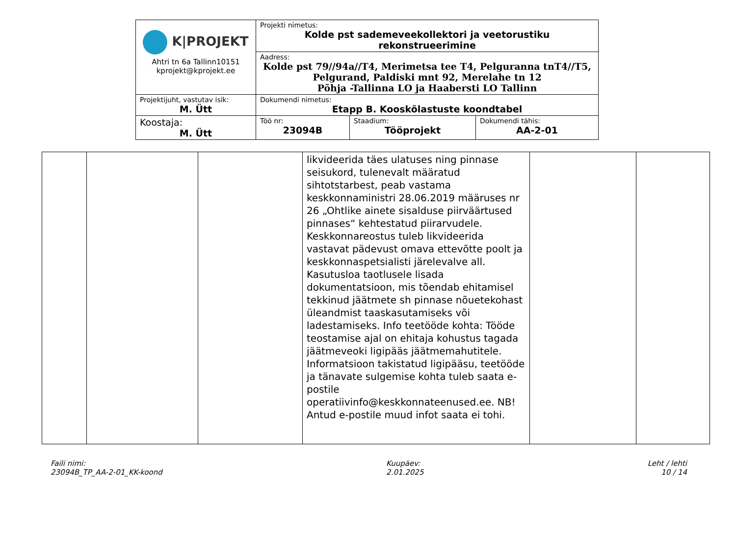| K/PROJEKT Ahtri tn 6a Tallinn10151 kprojekt@kprojekt.ee | Projekti nimetus: Kolde pst sademeveekollektori ja veetorustiku rekonstrueerimine | | |
| | Aadress: Kolde pst 79//94a//T4, Merimetsa tee T4, Pelguranna tnT4//T5, Pelgurand, Paldiski mnt 92, Merelahe tn 12 Põhja -Tallinna LO ja Haabersti LO Tallinn | | |
| Projektijuht, vastutav isik: M. Ütt | Dokumendi nimetus: Etapp B. Kooskõlastuste koondtabel | | |
| Koostaja: M. Ütt | Töö nr: 23094B | Staadium: Tööprojekt | Dokumendi tähis: AA-2-01 |
| | | | likvideerida täes ulatuses ning pinnase seisukord, tulenevalt määratud sihtotstarbest, peab vastama keskkonnaministri 28.06.2019 määruses nr 26 „Ohtlike ainete sisalduse piirväärtused pinnases“ kehtestatud piirarvudele. Keskkonnareostus tuleb likvideerida vastavat pädevust omava ettevõtte poolt ja keskkonnaspetsialisti järelevalve all. Kasutusloa taotlusele lisada dokumentatsioon, mis tõendab ehitamisel tekkinud jäätmete sh pinnase nõuetekohast üleandmist taaskasutamiseks või ladestamiseks. Info teetööde kohta: Tööde teostamise ajal on ehitaja kohustus tagada jäätmeveoki ligipääs jäätmemahutitele. Informatsioon takistatud ligipääsu, teetööde ja tänavate sulgemise kohta tuleb saata e-postile operatiivinfo@keskkonnateenused.ee. NB! Antud e-postile muud infot saata ei tohi. | | |
Faili nimi:
23094B_TP_AA-2-01_KK-koond
Kuupäev:
2.01.2025
Leht / lehti
10 / 14